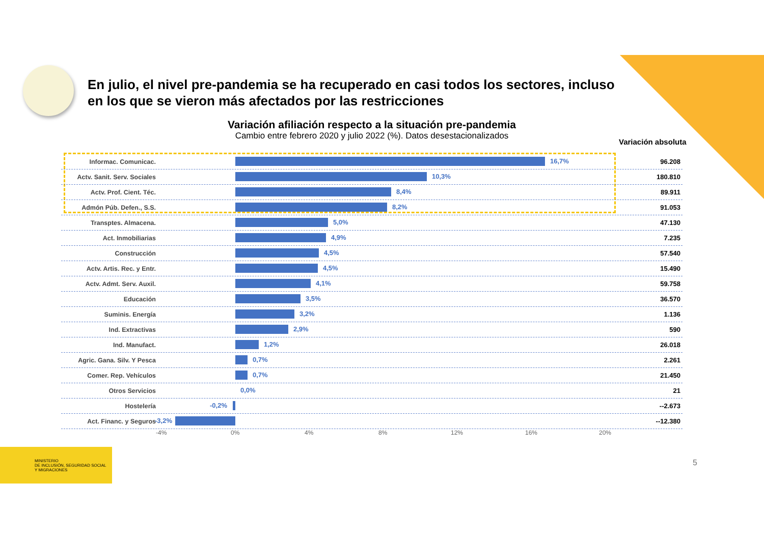En julio, el nivel pre-pandemia se ha recuperado en casi todos los sectores, incluso en los que se vieron más afectados por las restricciones
Variación afiliación respecto a la situación pre-pandemia
Cambio entre febrero 2020 y julio 2022 (%). Datos desestacionalizados
Variación absoluta
Informac. Comunicac.
16,7%
96.208
Actv. Sanit. Serv. Sociales
10,3%
180.810
Actv. Prof. Cient. Téc.
8,4%
89.911
Admón Púb. Defen., S.S.
8,2%
91.053
Transptes. Almacena.
5,0%
47.130
Act. Inmobiliarias
4,9%
7.235
Construcción
4,5%
57.540
Actv. Artis. Rec. y Entr.
4,5%
15.490
Actv. Admt. Serv. Auxil.
4,1%
59.758
Educación
3,5%
36.570
Suminis. Energía
3,2%
1.136
Ind. Extractivas
2,9%
590
Ind. Manufact.
1,2%
26.018
Agric. Gana. Silv. Y Pesca
0,7%
2.261
Comer. Rep. Vehículos
0,7%
21.450
Otros Servicios
0,0%
21
Hostelería
-0,2%
--2.673
Act. Financ. y Seguros
-3,2%
--12.380
-4% 0% 4% 8% 12% 16% 20%
MINISTERIO
DE INCLUSIÓN, SEGURIDAD SOCIAL
Y MIGRACIONES
5